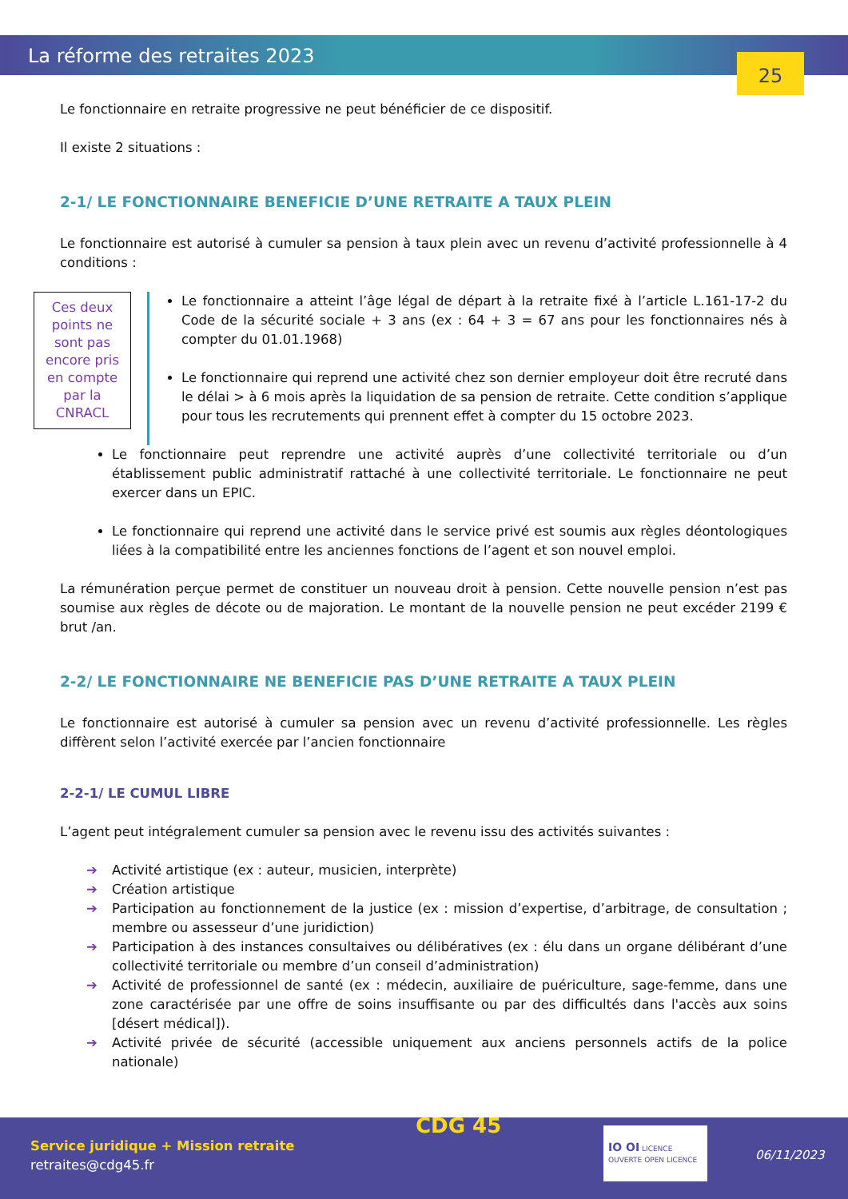La réforme des retraites 2023 25
Le fonctionnaire en retraite progressive ne peut bénéficier de ce dispositif.
Il existe 2 situations :
2-1/ LE FONCTIONNAIRE BENEFICIE D’UNE RETRAITE A TAUX PLEIN
Le fonctionnaire est autorisé à cumuler sa pension à taux plein avec un revenu d’activité professionnelle à 4 conditions :
Ces deux points ne sont pas encore pris en compte par la CNRACL
Le fonctionnaire a atteint l’âge légal de départ à la retraite fixé à l’article L.161-17-2 du Code de la sécurité sociale + 3 ans (ex : 64 + 3 = 67 ans pour les fonctionnaires nés à compter du 01.01.1968)
Le fonctionnaire qui reprend une activité chez son dernier employeur doit être recruté dans le délai > à 6 mois après la liquidation de sa pension de retraite. Cette condition s’applique pour tous les recrutements qui prennent effet à compter du 15 octobre 2023.
Le fonctionnaire peut reprendre une activité auprès d’une collectivité territoriale ou d’un établissement public administratif rattaché à une collectivité territoriale. Le fonctionnaire ne peut exercer dans un EPIC.
Le fonctionnaire qui reprend une activité dans le service privé est soumis aux règles déontologiques liées à la compatibilité entre les anciennes fonctions de l’agent et son nouvel emploi.
La rémunération perçue permet de constituer un nouveau droit à pension. Cette nouvelle pension n’est pas soumise aux règles de décote ou de majoration. Le montant de la nouvelle pension ne peut excéder 2199 € brut /an.
2-2/ LE FONCTIONNAIRE NE BENEFICIE PAS D’UNE RETRAITE A TAUX PLEIN
Le fonctionnaire est autorisé à cumuler sa pension avec un revenu d’activité professionnelle. Les règles diffèrent selon l’activité exercée par l’ancien fonctionnaire
2-2-1/ LE CUMUL LIBRE
L’agent peut intégralement cumuler sa pension avec le revenu issu des activités suivantes :
➔ Activité artistique (ex : auteur, musicien, interprète)
➔ Création artistique
➔ Participation au fonctionnement de la justice (ex : mission d’expertise, d’arbitrage, de consultation ; membre ou assesseur d’une juridiction)
➔ Participation à des instances consultaives ou délibératives (ex : élu dans un organe délibérant d’une collectivité territoriale ou membre d’un conseil d’administration)
➔ Activité de professionnel de santé (ex : médecin, auxiliaire de puériculture, sage-femme, dans une zone caractérisée par une offre de soins insuffisante ou par des difficultés dans l'accès aux soins [désert médical]).
➔ Activité privée de sécurité (accessible uniquement aux anciens personnels actifs de la police nationale)
Service juridique + Mission retraite
retraites@cdg45.fr
CDG 45
IO OI LICENCE OUVERTE OPEN LICENCE
06/11/2023